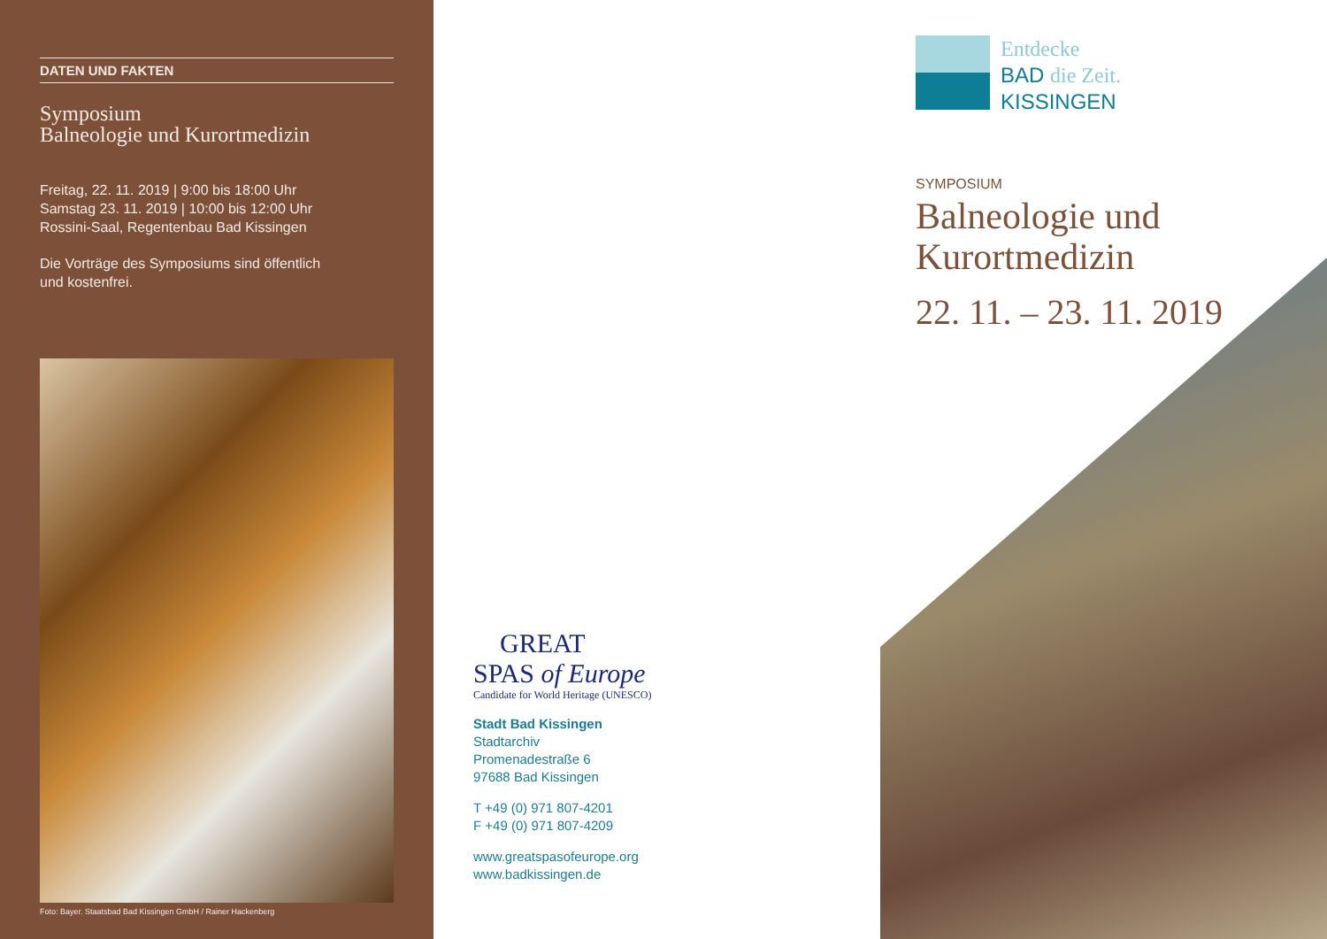DATEN UND FAKTEN
Symposium
Balneologie und Kurortmedizin
Freitag, 22. 11. 2019 | 9:00 bis 18:00 Uhr
Samstag 23. 11. 2019 | 10:00 bis 12:00 Uhr
Rossini-Saal, Regentenbau Bad Kissingen
Die Vorträge des Symposiums sind öffentlich
und kostenfrei.
Foto: Bayer. Staatsbad Bad Kissingen GmbH / Rainer Hackenberg
GREAT
SPAS of Europe
Candidate for World Heritage (UNESCO)
Stadt Bad Kissingen
Stadtarchiv
Promenadestraße 6
97688 Bad Kissingen
T +49 (0) 971 807-4201
F +49 (0) 971 807-4209
www.greatspasofeurope.org
www.badkissingen.de
Entdecke
BAD die Zeit.
KISSINGEN
SYMPOSIUM
Balneologie und
Kurortmedizin
22. 11. – 23. 11. 2019